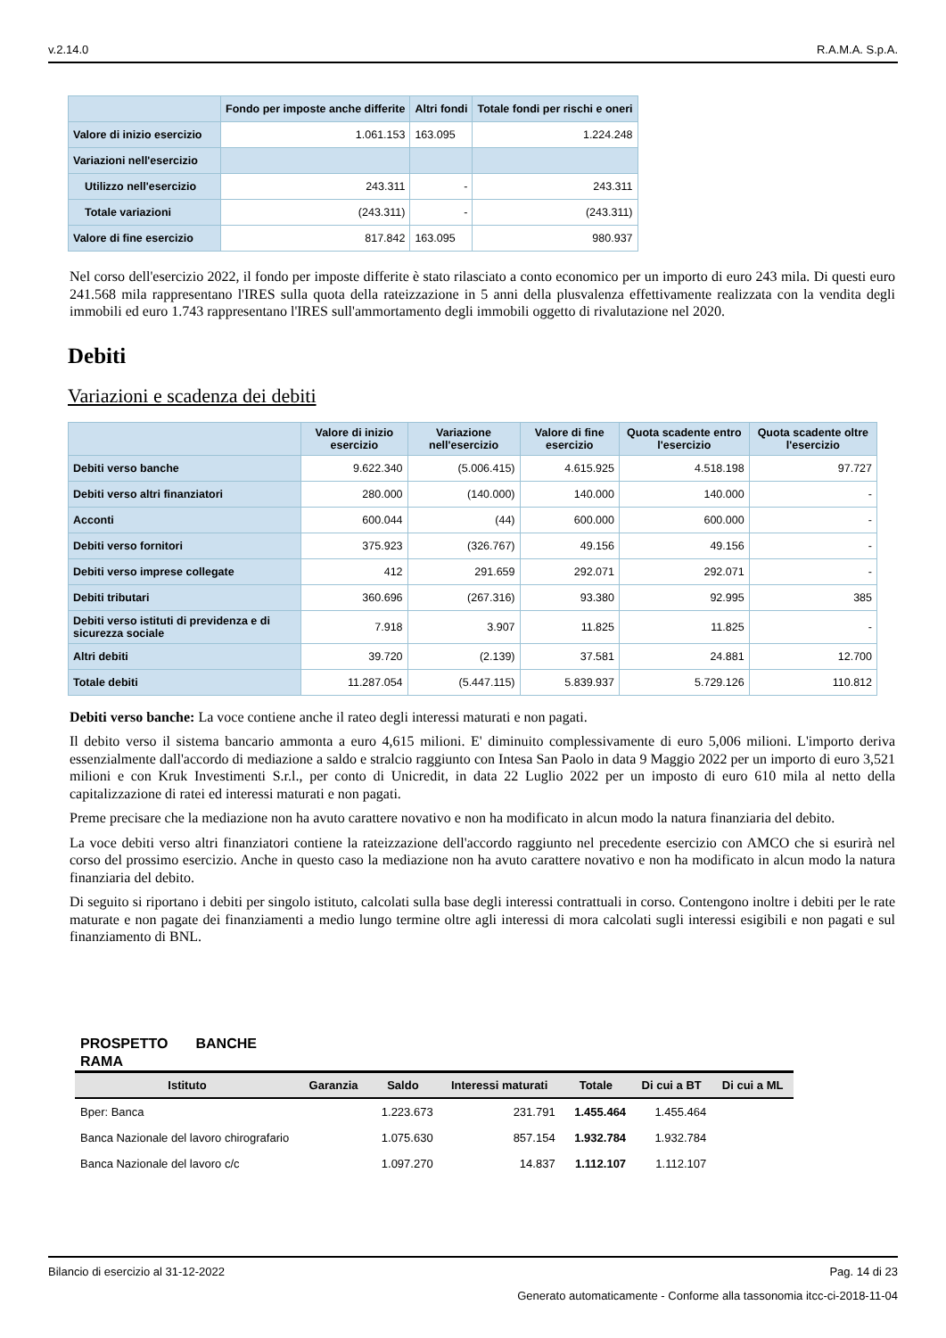v.2.14.0 R.A.M.A. S.p.A.
| | Fondo per imposte anche differite | Altri fondi | Totale fondi per rischi e oneri |
| --- | --- | --- | --- |
| Valore di inizio esercizio | 1.061.153 | 163.095 | 1.224.248 |
| Variazioni nell'esercizio | | | |
| Utilizzo nell'esercizio | 243.311 | - | 243.311 |
| Totale variazioni | (243.311) | - | (243.311) |
| Valore di fine esercizio | 817.842 | 163.095 | 980.937 |
Nel corso dell'esercizio 2022, il fondo per imposte differite è stato rilasciato a conto economico per un importo di euro 243 mila. Di questi euro 241.568 mila rappresentano l'IRES sulla quota della rateizzazione in 5 anni della plusvalenza effettivamente realizzata con la vendita degli immobili ed euro 1.743 rappresentano l'IRES sull'ammortamento degli immobili oggetto di rivalutazione nel 2020.
Debiti
Variazioni e scadenza dei debiti
| | Valore di inizio esercizio | Variazione nell'esercizio | Valore di fine esercizio | Quota scadente entro l'esercizio | Quota scadente oltre l'esercizio |
| --- | --- | --- | --- | --- | --- |
| Debiti verso banche | 9.622.340 | (5.006.415) | 4.615.925 | 4.518.198 | 97.727 |
| Debiti verso altri finanziatori | 280.000 | (140.000) | 140.000 | 140.000 | - |
| Acconti | 600.044 | (44) | 600.000 | 600.000 | - |
| Debiti verso fornitori | 375.923 | (326.767) | 49.156 | 49.156 | - |
| Debiti verso imprese collegate | 412 | 291.659 | 292.071 | 292.071 | - |
| Debiti tributari | 360.696 | (267.316) | 93.380 | 92.995 | 385 |
| Debiti verso istituti di previdenza e di sicurezza sociale | 7.918 | 3.907 | 11.825 | 11.825 | - |
| Altri debiti | 39.720 | (2.139) | 37.581 | 24.881 | 12.700 |
| Totale debiti | 11.287.054 | (5.447.115) | 5.839.937 | 5.729.126 | 110.812 |
Debiti verso banche: La voce contiene anche il rateo degli interessi maturati e non pagati.
Il debito verso il sistema bancario ammonta a euro 4,615 milioni. E' diminuito complessivamente di euro 5,006 milioni. L'importo deriva essenzialmente dall'accordo di mediazione a saldo e stralcio raggiunto con Intesa San Paolo in data 9 Maggio 2022 per un importo di euro 3,521 milioni e con Kruk Investimenti S.r.l., per conto di Unicredit, in data 22 Luglio 2022 per un imposto di euro 610 mila al netto della capitalizzazione di ratei ed interessi maturati e non pagati.
Preme precisare che la mediazione non ha avuto carattere novativo e non ha modificato in alcun modo la natura finanziaria del debito.
La voce debiti verso altri finanziatori contiene la rateizzazione dell'accordo raggiunto nel precedente esercizio con AMCO che si esurirà nel corso del prossimo esercizio. Anche in questo caso la mediazione non ha avuto carattere novativo e non ha modificato in alcun modo la natura finanziaria del debito.
Di seguito si riportano i debiti per singolo istituto, calcolati sulla base degli interessi contrattuali in corso. Contengono inoltre i debiti per le rate maturate e non pagate dei finanziamenti a medio lungo termine oltre agli interessi di mora calcolati sugli interessi esigibili e non pagati e sul finanziamento di BNL.
PROSPETTO BANCHE RAMA
| Istituto | Garanzia | Saldo | Interessi maturati | Totale | Di cui a BT | Di cui a ML |
| --- | --- | --- | --- | --- | --- | --- |
| Bper: Banca | | 1.223.673 | 231.791 | 1.455.464 | 1.455.464 | |
| Banca Nazionale del lavoro chirografario | | 1.075.630 | 857.154 | 1.932.784 | 1.932.784 | |
| Banca Nazionale del lavoro c/c | | 1.097.270 | 14.837 | 1.112.107 | 1.112.107 | |
Bilancio di esercizio al 31-12-2022 Pag. 14 di 23
Generato automaticamente - Conforme alla tassonomia itcc-ci-2018-11-04